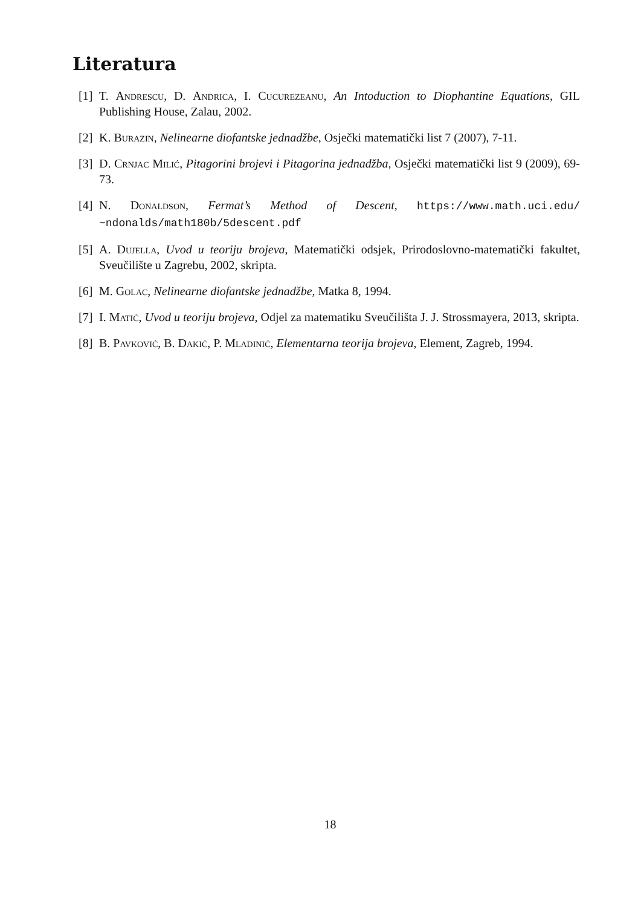Literatura
[1] T. Andrescu, D. Andrica, I. Cucurezeanu, An Intoduction to Diophantine Equations, GIL Publishing House, Zalau, 2002.
[2] K. Burazin, Nelinearne diofantske jednadžbe, Osječki matematički list 7 (2007), 7-11.
[3] D. Crnjac Milić, Pitagorini brojevi i Pitagorina jednadžba, Osječki matematički list 9 (2009), 69-73.
[4] N. Donaldson, Fermat’s Method of Descent, https://www.math.uci.edu/ ~ndonalds/math180b/5descent.pdf
[5] A. Dujella, Uvod u teoriju brojeva, Matematički odsjek, Prirodoslovno-matematički fakultet, Sveučilište u Zagrebu, 2002, skripta.
[6] M. Golac, Nelinearne diofantske jednadžbe, Matka 8, 1994.
[7] I. Matić, Uvod u teoriju brojeva, Odjel za matematiku Sveučilišta J. J. Strossmayera, 2013, skripta.
[8] B. Pavković, B. Dakić, P. Mladinić, Elementarna teorija brojeva, Element, Zagreb, 1994.
18